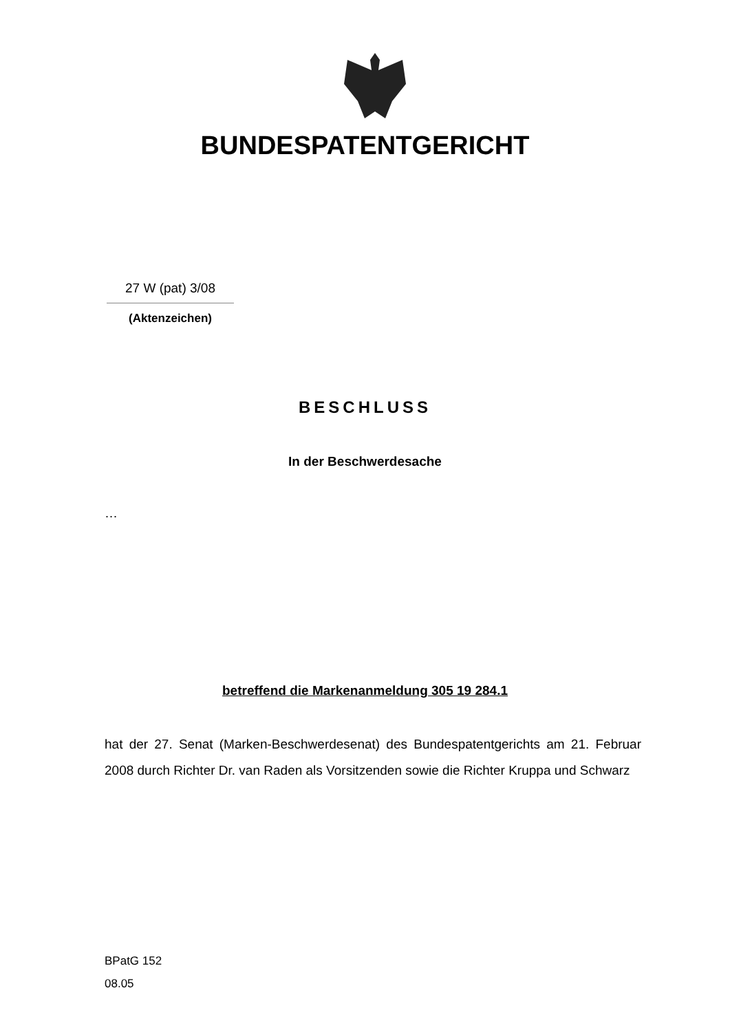BUNDESPATENTGERICHT
27 W (pat) 3/08
(Aktenzeichen)
BESCHLUSS
In der Beschwerdesache
…
betreffend die Markenanmeldung 305 19 284.1
hat der 27. Senat (Marken-Beschwerdesenat) des Bundespatentgerichts am 21. Februar 2008 durch Richter Dr. van Raden als Vorsitzenden sowie die Richter Kruppa und Schwarz
BPatG 152
08.05